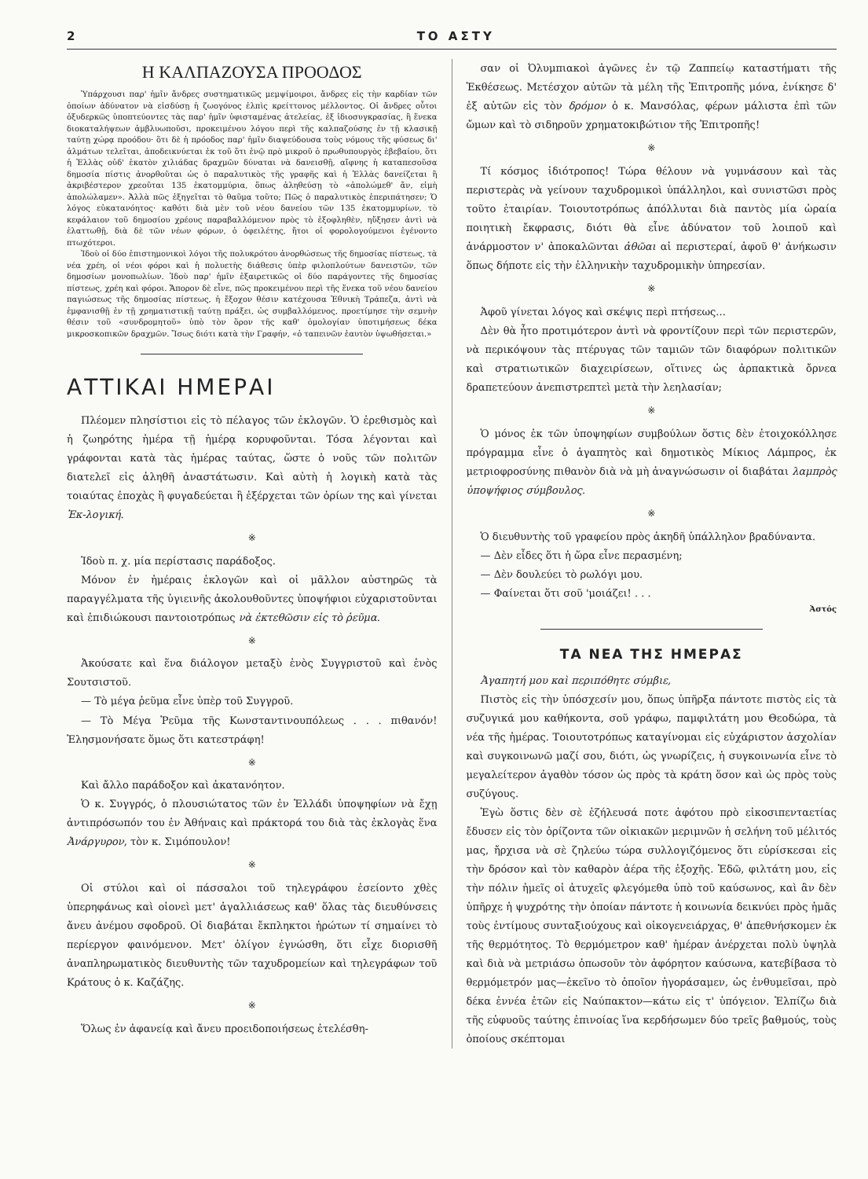2 ΤΟ ΑΣΤΥ
Η ΚΑΛΠΑΖΟΥΣΑ ΠΡΟΟΔΟΣ
Ὑπάρχουσι παρ' ἡμῖν ἄνδρες συστηματικῶς μεμψίμοιροι, ἄνδρες εἰς τὴν καρδίαν τῶν ὁποίων ἀδύνατον νὰ εἰσδύσῃ ἡ ζωογόνος ἐλπὶς κρείττονος μέλλοντος. Οἱ ἄνδρες οὗτοι ὀξυδερκῶς ὑποπτεύοντες τὰς παρ' ἡμῖν ὑφισταμένας ἀτελείας, ἐξ ἰδιοσυγκρασίας, ἢ ἕνεκα διοκαταλήψεων ἀμβλυωποῦσι, προκειμένου λόγου περὶ τῆς καλπαζούσης ἐν τῇ κλασικῇ ταύτῃ χώρᾳ προόδου· ὅτι δὲ ἡ πρόοδος παρ' ἡμῖν διαψεύδουσα τοὺς νόμους τῆς φύσεως δι' ἁλμάτων τελεῖται, ἀποδεικνύεται ἐκ τοῦ ὅτι ἐνῷ πρὸ μικροῦ ὁ πρωθυπουργὸς ἐβεβαίου, ὅτι ἡ Ἑλλὰς οὐδ' ἑκατὸν χιλιάδας δραχμῶν δύναται νὰ δανεισθῇ, αἴφνης ἡ καταπεσοῦσα δημοσία πίστις ἀνορθοῦται ὡς ὁ παραλυτικὸς τῆς γραφῆς καὶ ἡ Ἑλλὰς δανείζεται ἢ ἀκριβέστερον χρεοῦται 135 ἑκατομμύρια, ὅπως ἀληθεύσῃ τὸ «ἀπολώμεθ' ἄν, εἰμὴ ἀπολώλαμεν». Ἀλλὰ πῶς ἐξηγεῖται τὸ θαῦμα τοῦτο; Πῶς ὁ παραλυτικὸς ἐπεριπάτησεν; Ὁ λόγος εὐκατανόητος· καθότι διὰ μὲν τοῦ νέου δανείου τῶν 135 ἑκατομμυρίων, τὸ κεφάλαιον τοῦ δημοσίου χρέους παραβαλλόμενον πρὸς τὸ ἐξοφληθὲν, ηὔξησεν ἀντὶ νὰ ἐλαττωθῇ, διὰ δὲ τῶν νέων φόρων, ὁ ὀφειλέτης, ἤτοι οἱ φορολογούμενοι ἐγένοντο πτωχότεροι.
Ἰδοὺ οἱ δύο ἐπιστημονικοὶ λόγοι τῆς πολυκρότου ἀνορθώσεως τῆς δημοσίας πίστεως, τὰ νέα χρέη, οἱ νέοι φόροι καὶ ἡ πολυετὴς διάθεσις ὑπὲρ φιλοπλούτων δανειστῶν, τῶν δημοσίων μονοπωλίων. Ἰδοὺ παρ' ἡμῖν ἐξαιρετικῶς οἱ δύο παράγοντες τῆς δημοσίας πίστεως, χρέη καὶ φόροι. Ἄπορον δὲ εἶνε, πῶς προκειμένου περὶ τῆς ἕνεκα τοῦ νέου δανείου παγιώσεως τῆς δημοσίας πίστεως, ἡ ἔξοχον θέσιν κατέχουσα Ἐθνικὴ Τράπεζα, ἀντὶ νὰ ἐμφανισθῇ ἐν τῇ χρηματιστικῇ ταύτῃ πράξει, ὡς συμβαλλόμενος, προετίμησε τὴν σεμνὴν θέσιν τοῦ «συνδρομητοῦ» ὑπὸ τὸν ὅρον τῆς καθ' ὁμολογίαν ὑποτιμήσεως δέκα μικροσκοπικῶν δραχμῶν. Ἴσως διότι κατὰ τὴν Γραφήν, «ὁ ταπεινῶν ἑαυτὸν ὑψωθήσεται.»
ΑΤΤΙΚΑΙ ΗΜΕΡΑΙ
Πλέομεν πλησίστιοι εἰς τὸ πέλαγος τῶν ἐκλογῶν. Ὁ ἐρεθισμὸς καὶ ἡ ζωηρότης ἡμέρα τῇ ἡμέρᾳ κορυφοῦνται. Τόσα λέγονται καὶ γράφονται κατὰ τὰς ἡμέρας ταύτας, ὥστε ὁ νοῦς τῶν πολιτῶν διατελεῖ εἰς ἀληθῆ ἀναστάτωσιν. Καὶ αὐτὴ ἡ λογικὴ κατὰ τὰς τοιαύτας ἐποχὰς ἢ φυγαδεύεται ἢ ἐξέρχεται τῶν ὁρίων της καὶ γίνεται Ἐκ-λογική.
※
Ἰδοὺ π. χ. μία περίστασις παράδοξος.
Μόνον ἐν ἡμέραις ἐκλογῶν καὶ οἱ μᾶλλον αὐστηρῶς τὰ παραγγέλματα τῆς ὑγιεινῆς ἀκολουθοῦντες ὑποψήφιοι εὐχαριστοῦνται καὶ ἐπιδιώκουσι παντοιοτρόπως νὰ ἐκτεθῶσιν εἰς τὸ ῥεῦμα.
※
Ἀκούσατε καὶ ἕνα διάλογον μεταξὺ ἑνὸς Συγγριστοῦ καὶ ἑνὸς Σουτσιστοῦ.
— Τὸ μέγα ῥεῦμα εἶνε ὑπὲρ τοῦ Συγγροῦ.
— Τὸ Μέγα Ῥεῦμα τῆς Κωνσταντινουπόλεως . . . πιθανόν! Ἐλησμονήσατε ὅμως ὅτι κατεστράφη!
※
Καὶ ἄλλο παράδοξον καὶ ἀκατανόητον.
Ὁ κ. Συγγρός, ὁ πλουσιώτατος τῶν ἐν Ἑλλάδι ὑποψηφίων νὰ ἔχῃ ἀντιπρόσωπόν του ἐν Ἀθήναις καὶ πράκτορά του διὰ τὰς ἐκλογὰς ἕνα Ἀνάργυρον, τὸν κ. Σιμόπουλον!
※
Οἱ στύλοι καὶ οἱ πάσσαλοι τοῦ τηλεγράφου ἐσείοντο χθὲς ὑπερηφάνως καὶ οἱονεὶ μετ' ἀγαλλιάσεως καθ' ὅλας τὰς διευθύνσεις ἄνευ ἀνέμου σφοδροῦ. Οἱ διαβάται ἔκπληκτοι ἠρώτων τί σημαίνει τὸ περίεργον φαινόμενον. Μετ' ὀλίγον ἐγνώσθη, ὅτι εἶχε διορισθῆ ἀναπληρωματικὸς διευθυντὴς τῶν ταχυδρομείων καὶ τηλεγράφων τοῦ Κράτους ὁ κ. Καζάζης.
※
Ὅλως ἐν ἀφανείᾳ καὶ ἄνευ προειδοποιήσεως ἐτελέσθη-
σαν οἱ Ὀλυμπιακοὶ ἀγῶνες ἐν τῷ Ζαππείῳ καταστήματι τῆς Ἐκθέσεως. Μετέσχον αὐτῶν τὰ μέλη τῆς Ἐπιτροπῆς μόνα, ἐνίκησε δ' ἐξ αὐτῶν εἰς τὸν δρόμον ὁ κ. Μανσόλας, φέρων μάλιστα ἐπὶ τῶν ὤμων καὶ τὸ σιδηροῦν χρηματοκιβώτιον τῆς Ἐπιτροπῆς!
※
Τί κόσμος ἰδιότροπος! Τώρα θέλουν νὰ γυμνάσουν καὶ τὰς περιστερὰς νὰ γείνουν ταχυδρομικοὶ ὑπάλληλοι, καὶ συνιστῶσι πρὸς τοῦτο ἑταιρίαν. Τοιουτοτρόπως ἀπόλλυται διὰ παντὸς μία ὡραία ποιητικὴ ἔκφρασις, διότι θὰ εἶνε ἀδύνατον τοῦ λοιποῦ καὶ ἀνάρμοστον ν' ἀποκαλῶνται ἀθῶαι αἱ περιστεραί, ἀφοῦ θ' ἀνήκωσιν ὅπως δήποτε εἰς τὴν ἑλληνικὴν ταχυδρομικὴν ὑπηρεσίαν.
※
Ἀφοῦ γίνεται λόγος καὶ σκέψις περὶ πτήσεως...
Δὲν θὰ ἦτο προτιμότερον ἀντὶ νὰ φροντίζουν περὶ τῶν περιστερῶν, νὰ περικόψουν τὰς πτέρυγας τῶν ταμιῶν τῶν διαφόρων πολιτικῶν καὶ στρατιωτικῶν διαχειρίσεων, οἵτινες ὡς ἁρπακτικὰ ὄρνεα δραπετεύουν ἀνεπιστρεπτεὶ μετὰ τὴν λεηλασίαν;
※
Ὁ μόνος ἐκ τῶν ὑποψηφίων συμβούλων ὅστις δὲν ἐτοιχοκόλλησε πρόγραμμα εἶνε ὁ ἀγαπητὸς καὶ δημοτικὸς Μίκιος Λάμπρος, ἐκ μετριοφροσύνης πιθανὸν διὰ νὰ μὴ ἀναγνώσωσιν οἱ διαβάται λαμπρὸς ὑποψήφιος σύμβουλος.
※
Ὁ διευθυντὴς τοῦ γραφείου πρὸς ἀκηδῆ ὑπάλληλον βραδύναντα.
— Δὲν εἶδες ὅτι ἡ ὥρα εἶνε περασμένη;
— Δὲν δουλεύει τὸ ρωλόγι μου.
— Φαίνεται ὅτι σοῦ 'μοιάζει! . . .
Ἀστός
ΤΑ ΝΕΑ ΤΗΣ ΗΜΕΡΑΣ
Ἀγαπητή μου καὶ περιπόθητε σύμβιε,
Πιστὸς εἰς τὴν ὑπόσχεσίν μου, ὅπως ὑπῆρξα πάντοτε πιστὸς εἰς τὰ συζυγικά μου καθήκοντα, σοῦ γράφω, παμφιλτάτη μου Θεοδώρα, τὰ νέα τῆς ἡμέρας. Τοιουτοτρόπως καταγίνομαι εἰς εὐχάριστον ἀσχολίαν καὶ συγκοινωνῶ μαζί σου, διότι, ὡς γνωρίζεις, ἡ συγκοινωνία εἶνε τὸ μεγαλείτερον ἀγαθὸν τόσον ὡς πρὸς τὰ κράτη ὅσον καὶ ὡς πρὸς τοὺς συζύγους.
Ἐγὼ ὅστις δὲν σὲ ἐζήλευσά ποτε ἀφότου πρὸ εἰκοσιπενταετίας ἔδυσεν εἰς τὸν ὁρίζοντα τῶν οἰκιακῶν μεριμνῶν ἡ σελήνη τοῦ μέλιτός μας, ἤρχισα νὰ σὲ ζηλεύω τώρα συλλογιζόμενος ὅτι εὑρίσκεσαι εἰς τὴν δρόσον καὶ τὸν καθαρὸν ἀέρα τῆς ἐξοχῆς. Ἐδῶ, φιλτάτη μου, εἰς τὴν πόλιν ἡμεῖς οἱ ἀτυχεῖς φλεγόμεθα ὑπὸ τοῦ καύσωνος, καὶ ἂν δὲν ὑπῆρχε ἡ ψυχρότης τὴν ὁποίαν πάντοτε ἡ κοινωνία δεικνύει πρὸς ἡμᾶς τοὺς ἐντίμους συνταξιούχους καὶ οἰκογενειάρχας, θ' ἀπεθνήσκομεν ἐκ τῆς θερμότητος. Τὸ θερμόμετρον καθ' ἡμέραν ἀνέρχεται πολὺ ὑψηλὰ καὶ διὰ νὰ μετριάσω ὁπωσοῦν τὸν ἀφόρητον καύσωνα, κατεβίβασα τὸ θερμόμετρόν μας—ἐκεῖνο τὸ ὁποῖον ἠγοράσαμεν, ὡς ἐνθυμεῖσαι, πρὸ δέκα ἐννέα ἐτῶν εἰς Ναύπακτον—κάτω εἰς τ' ὑπόγειον. Ἐλπίζω διὰ τῆς εὐφυοῦς ταύτης ἐπινοίας ἵνα κερδήσωμεν δύο τρεῖς βαθμούς, τοὺς ὁποίους σκέπτομαι